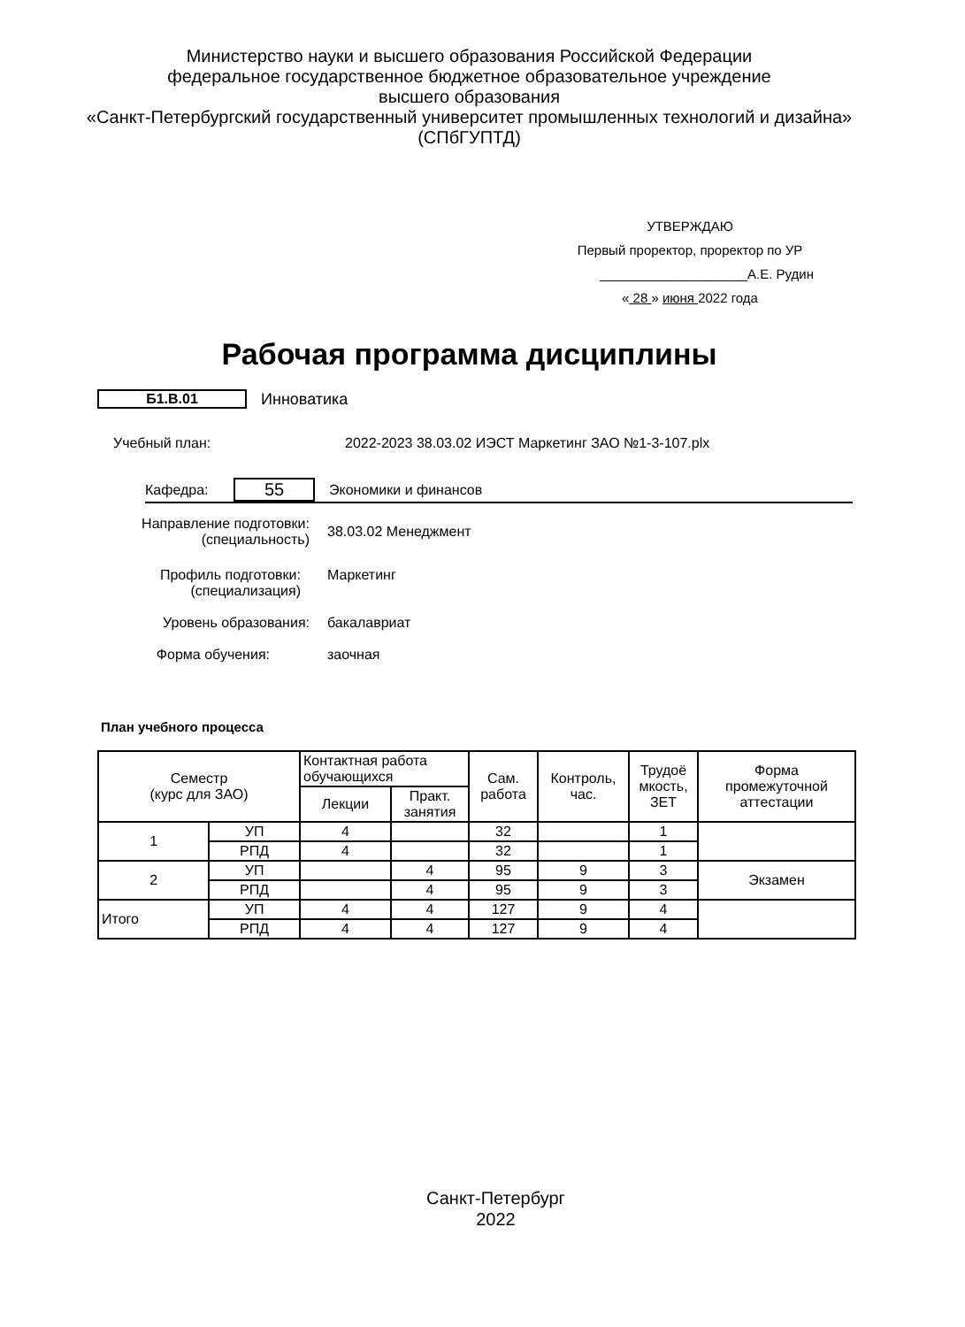Министерство науки и высшего образования Российской Федерации
федеральное государственное бюджетное образовательное учреждение
высшего образования
«Санкт-Петербургский государственный университет промышленных технологий и дизайна»
(СПбГУПТД)
УТВЕРЖДАЮ
Первый проректор, проректор по УР
____________________А.Е. Рудин
« 28 » июня 2022 года
Рабочая программа дисциплины
Б1.В.01 Инноватика
Учебный план:
2022-2023 38.03.02 ИЭСТ Маркетинг ЗАО №1-3-107.plx
Кафедра:
55
Экономики и финансов
Направление подготовки:
(специальность)
38.03.02 Менеджмент
Профиль подготовки:
(специализация)
Маркетинг
Уровень образования: бакалавриат
Форма обучения: заочная
План учебного процесса
| Семестр (курс для ЗАО) | | Контактная работа обучающихся | | Сам. работа | Контроль, час. | Трудоё мкость, ЗЕТ | Форма промежуточной аттестации |
| --- | --- | --- | --- | --- | --- | --- | --- |
| | | Лекции | Практ. занятия | | | | |
| 1 | УП | 4 | | 32 | | 1 | |
| | РПД | 4 | | 32 | | 1 | |
| 2 | УП | | 4 | 95 | 9 | 3 | Экзамен |
| | РПД | | 4 | 95 | 9 | 3 | |
| Итого | УП | 4 | 4 | 127 | 9 | 4 | |
| | РПД | 4 | 4 | 127 | 9 | 4 | |
Санкт-Петербург
2022